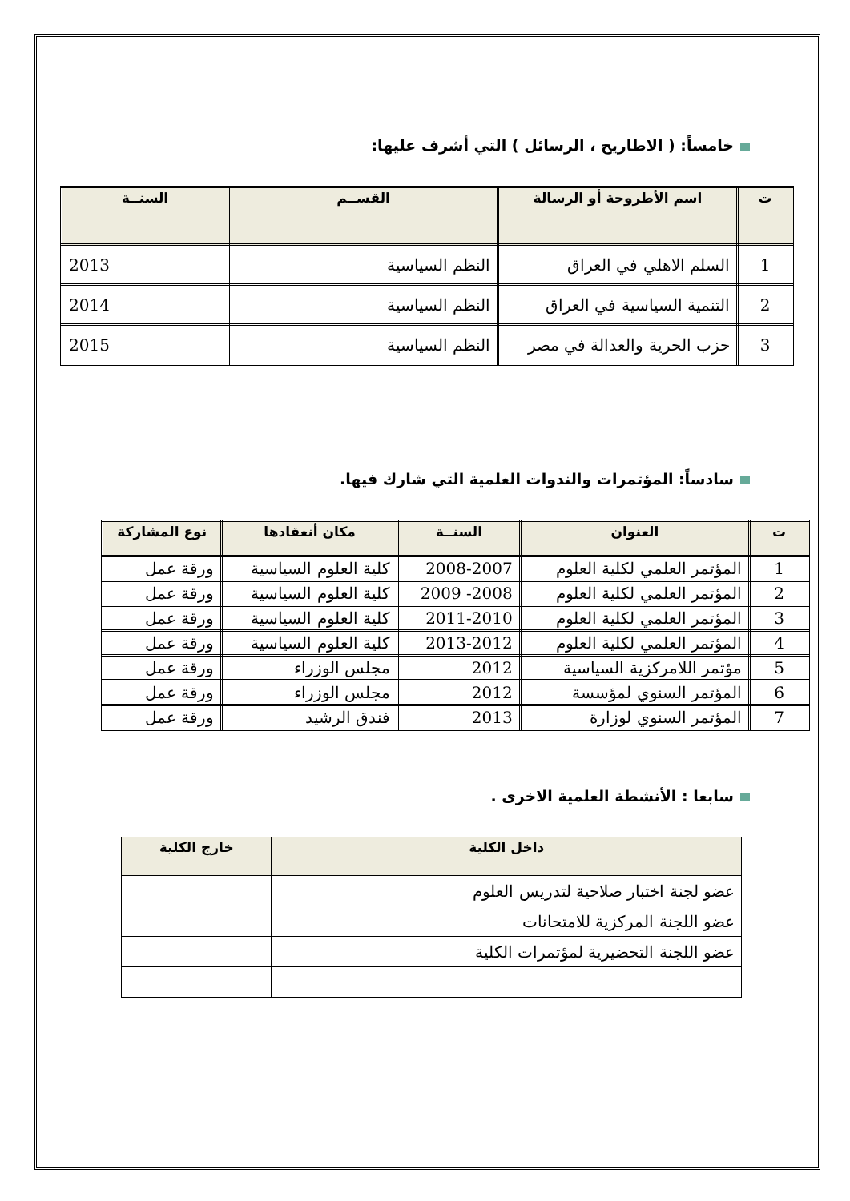خامساً: ( الاطاريح ، الرسائل ) التي أشرف عليها:
| ت | اسم الأطروحة أو الرسالة | القســم | السنــة |
| --- | --- | --- | --- |
| 1 | السلم الاهلي في العراق | النظم السياسية | 2013 |
| 2 | التنمية السياسية في العراق | النظم السياسية | 2014 |
| 3 | حزب الحرية والعدالة في مصر | النظم السياسية | 2015 |
سادساً: المؤتمرات والندوات العلمية التي شارك فيها.
| ت | العنوان | السنــة | مكان أنعقادها | نوع المشاركة |
| --- | --- | --- | --- | --- |
| 1 | المؤتمر العلمي لكلية العلوم | 2008-2007 | كلية العلوم السياسية | ورقة عمل |
| 2 | المؤتمر العلمي لكلية العلوم | 2008- 2009 | كلية العلوم السياسية | ورقة عمل |
| 3 | المؤتمر العلمي لكلية العلوم | 2011-2010 | كلية العلوم السياسية | ورقة عمل |
| 4 | المؤتمر العلمي لكلية العلوم | 2013-2012 | كلية العلوم السياسية | ورقة عمل |
| 5 | مؤتمر اللامركزية السياسية | 2012 | مجلس الوزراء | ورقة عمل |
| 6 | المؤتمر السنوي لمؤسسة | 2012 | مجلس الوزراء | ورقة عمل |
| 7 | المؤتمر السنوي لوزارة | 2013 | فندق الرشيد | ورقة عمل |
سابعا : الأنشطة العلمية الاخرى .
| داخل الكلية | خارج الكلية |
| --- | --- |
| عضو لجنة اختبار صلاحية لتدريس العلوم | |
| عضو اللجنة المركزية للامتحانات | |
| عضو اللجنة التحضيرية لمؤتمرات الكلية | |